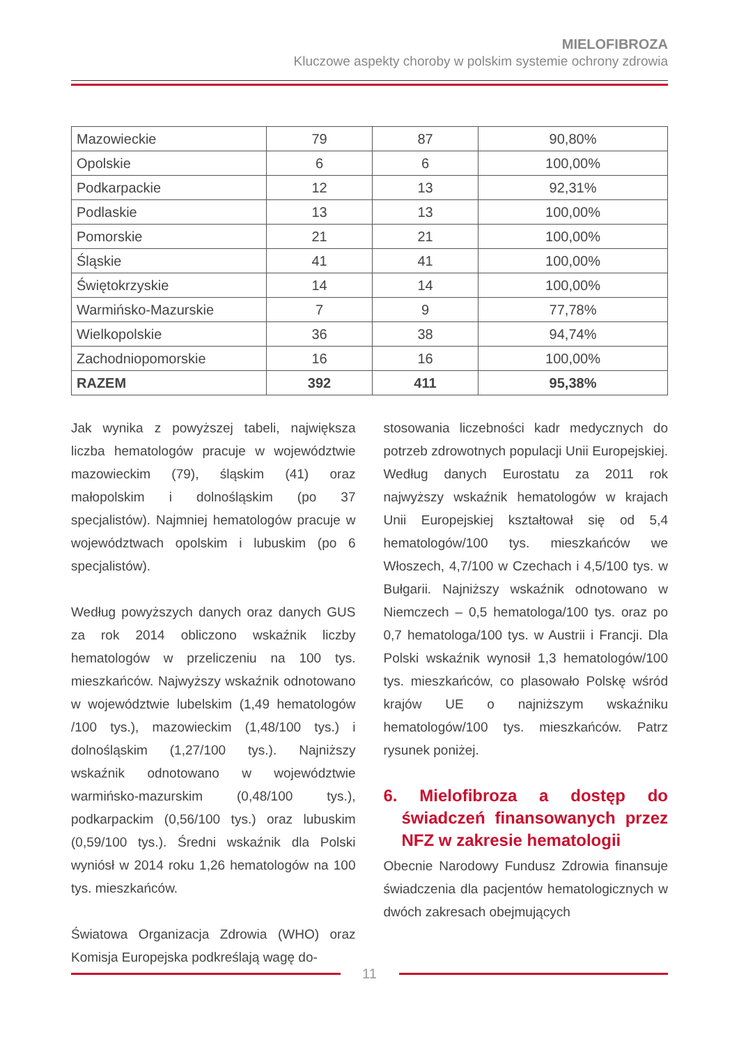MIELOFIBROZA
Kluczowe aspekty choroby w polskim systemie ochrony zdrowia
| Mazowieckie | 79 | 87 | 90,80% |
| Opolskie | 6 | 6 | 100,00% |
| Podkarpackie | 12 | 13 | 92,31% |
| Podlaskie | 13 | 13 | 100,00% |
| Pomorskie | 21 | 21 | 100,00% |
| Śląskie | 41 | 41 | 100,00% |
| Świętokrzyskie | 14 | 14 | 100,00% |
| Warmińsko-Mazurskie | 7 | 9 | 77,78% |
| Wielkopolskie | 36 | 38 | 94,74% |
| Zachodniopomorskie | 16 | 16 | 100,00% |
| RAZEM | 392 | 411 | 95,38% |
Jak wynika z powyższej tabeli, największa liczba hematologów pracuje w województwie mazowieckim (79), śląskim (41) oraz małopolskim i dolnośląskim (po 37 specjalistów). Najmniej hematologów pracuje w województwach opolskim i lubuskim (po 6 specjalistów).
Według powyższych danych oraz danych GUS za rok 2014 obliczono wskaźnik liczby hematologów w przeliczeniu na 100 tys. mieszkańców. Najwyższy wskaźnik odnotowano w województwie lubelskim (1,49 hematologów /100 tys.), mazowieckim (1,48/100 tys.) i dolnośląskim (1,27/100 tys.). Najniższy wskaźnik odnotowano w województwie warmińsko-mazurskim (0,48/100 tys.), podkarpackim (0,56/100 tys.) oraz lubuskim (0,59/100 tys.). Średni wskaźnik dla Polski wyniósł w 2014 roku 1,26 hematologów na 100 tys. mieszkańców.
Światowa Organizacja Zdrowia (WHO) oraz Komisja Europejska podkreślają wagę do-
stosowania liczebności kadr medycznych do potrzeb zdrowotnych populacji Unii Europejskiej. Według danych Eurostatu za 2011 rok najwyższy wskaźnik hematologów w krajach Unii Europejskiej kształtował się od 5,4 hematologów/100 tys. mieszkańców we Włoszech, 4,7/100 w Czechach i 4,5/100 tys. w Bułgarii. Najniższy wskaźnik odnotowano w Niemczech – 0,5 hematologa/100 tys. oraz po 0,7 hematologa/100 tys. w Austrii i Francji. Dla Polski wskaźnik wynosił 1,3 hematologów/100 tys. mieszkańców, co plasowało Polskę wśród krajów UE o najniższym wskaźniku hematologów/100 tys. mieszkańców. Patrz rysunek poniżej.
6. Mielofibroza a dostęp do świadczeń finansowanych przez NFZ w zakresie hematologii
Obecnie Narodowy Fundusz Zdrowia finansuje świadczenia dla pacjentów hematologicznych w dwóch zakresach obejmujących
11